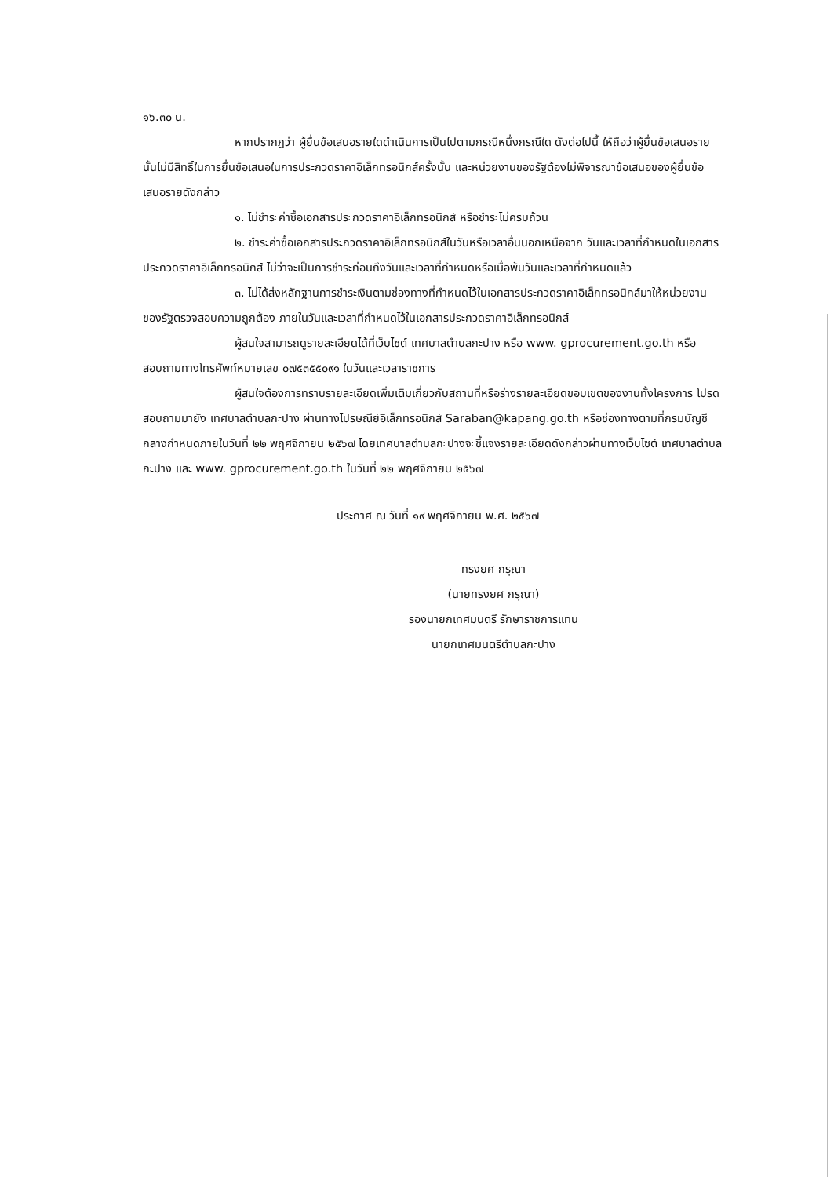๑๖.๓๐ น.
หากปรากฏว่า ผู้ยื่นข้อเสนอรายใดดำเนินการเป็นไปตามกรณีหนึ่งกรณีใด ดังต่อไปนี้ ให้ถือว่าผู้ยื่นข้อเสนอรายนั้นไม่มีสิทธิ์ในการยื่นข้อเสนอในการประกวดราคาอิเล็กทรอนิกส์ครั้งนั้น และหน่วยงานของรัฐต้องไม่พิจารณาข้อเสนอของผู้ยื่นข้อเสนอรายดังกล่าว
๑. ไม่ชำระค่าซื้อเอกสารประกวดราคาอิเล็กทรอนิกส์ หรือชำระไม่ครบถ้วน
๒. ชำระค่าซื้อเอกสารประกวดราคาอิเล็กทรอนิกส์ในวันหรือเวลาอื่นนอกเหนือจาก วันและเวลาที่กำหนดในเอกสารประกวดราคาอิเล็กทรอนิกส์ ไม่ว่าจะเป็นการชำระก่อนถึงวันและเวลาที่กำหนดหรือเมื่อพ้นวันและเวลาที่กำหนดแล้ว
๓. ไม่ได้ส่งหลักฐานการชำระเงินตามช่องทางที่กำหนดไว้ในเอกสารประกวดราคาอิเล็กทรอนิกส์มาให้หน่วยงานของรัฐตรวจสอบความถูกต้อง ภายในวันและเวลาที่กำหนดไว้ในเอกสารประกวดราคาอิเล็กทรอนิกส์
ผู้สนใจสามารถดูรายละเอียดได้ที่เว็บไซต์ เทศบาลตำบลกะปาง หรือ www. gprocurement.go.th หรือสอบถามทางโทรศัพท์หมายเลข ๐๗๕๓๕๕๐๙๑ ในวันและเวลาราชการ
ผู้สนใจต้องการทราบรายละเอียดเพิ่มเติมเกี่ยวกับสถานที่หรือร่างรายละเอียดขอบเขตของงานทั้งโครงการ โปรดสอบถามมายัง เทศบาลตำบลกะปาง ผ่านทางไปรษณีย์อิเล็กทรอนิกส์ Saraban@kapang.go.th หรือช่องทางตามที่กรมบัญชีกลางกำหนดภายในวันที่ ๒๒ พฤศจิกายน ๒๕๖๗ โดยเทศบาลตำบลกะปางจะชี้แจงรายละเอียดดังกล่าวผ่านทางเว็บไซต์ เทศบาลตำบลกะปาง และ www. gprocurement.go.th ในวันที่ ๒๒ พฤศจิกายน ๒๕๖๗
ประกาศ ณ วันที่ ๑๙ พฤศจิกายน พ.ศ. ๒๕๖๗
ทรงยศ กรุณา
(นายทรงยศ กรุณา)
รองนายกเทศมนตรี รักษาราชการแทน
นายกเทศมนตรีตำบลกะปาง